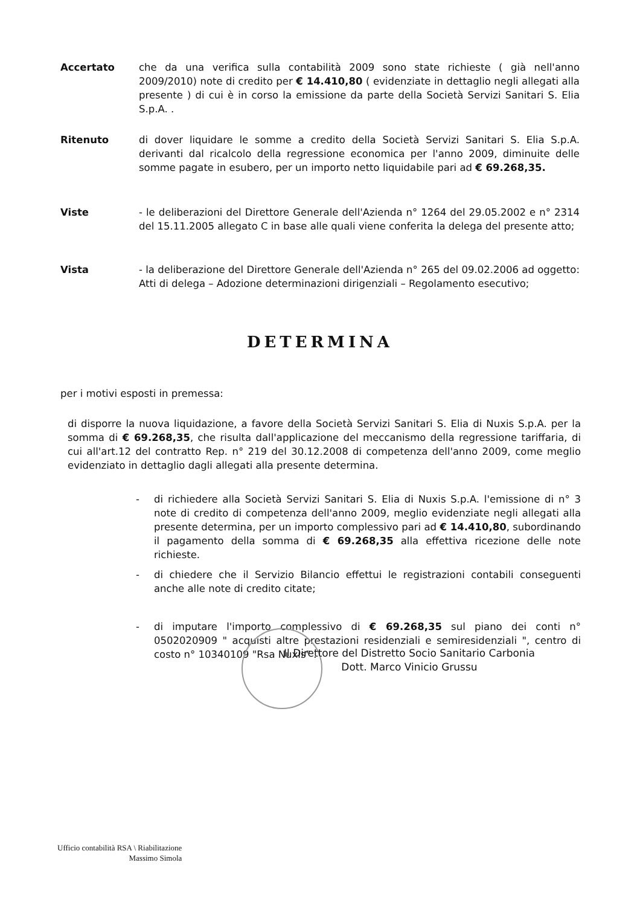Accertato che da una verifica sulla contabilità 2009 sono state richieste ( già nell'anno 2009/2010) note di credito per € 14.410,80 ( evidenziate in dettaglio negli allegati alla presente ) di cui è in corso la emissione da parte della Società Servizi Sanitari S. Elia S.p.A. .
Ritenuto di dover liquidare le somme a credito della Società Servizi Sanitari S. Elia S.p.A. derivanti dal ricalcolo della regressione economica per l'anno 2009, diminuite delle somme pagate in esubero, per un importo netto liquidabile pari ad € 69.268,35.
Viste - le deliberazioni del Direttore Generale dell'Azienda n° 1264 del 29.05.2002 e n° 2314 del 15.11.2005 allegato C in base alle quali viene conferita la delega del presente atto;
Vista - la deliberazione del Direttore Generale dell'Azienda n° 265 del 09.02.2006 ad oggetto: Atti di delega – Adozione determinazioni dirigenziali – Regolamento esecutivo;
DETERMINA
per i motivi esposti in premessa:
di disporre la nuova liquidazione, a favore della Società Servizi Sanitari S. Elia di Nuxis S.p.A. per la somma di € 69.268,35, che risulta dall'applicazione del meccanismo della regressione tariffaria, di cui all'art.12 del contratto Rep. n° 219 del 30.12.2008 di competenza dell'anno 2009, come meglio evidenziato in dettaglio dagli allegati alla presente determina.
- di richiedere alla Società Servizi Sanitari S. Elia di Nuxis S.p.A. l'emissione di n° 3 note di credito di competenza dell'anno 2009, meglio evidenziate negli allegati alla presente determina, per un importo complessivo pari ad € 14.410,80, subordinando il pagamento della somma di € 69.268,35 alla effettiva ricezione delle note richieste.
- di chiedere che il Servizio Bilancio effettui le registrazioni contabili conseguenti anche alle note di credito citate;
- di imputare l'importo complessivo di € 69.268,35 sul piano dei conti n° 0502020909 " acquisti altre prestazioni residenziali e semiresidenziali ", centro di costo n° 10340109 "Rsa Nuxis" .
Il Direttore del Distretto Socio Sanitario Carbonia
Dott. Marco Vinicio Grussu
Ufficio contabilità RSA \ Riabilitazione
Massimo Simola